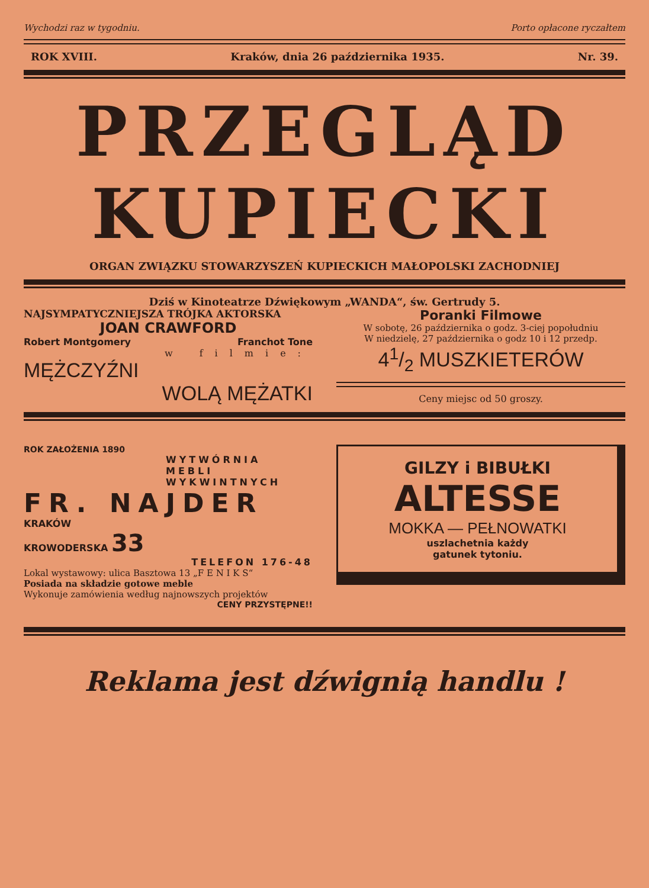Wychodzi raz w tygodniu. Porto opłacone ryczałtem
ROK XVIII. Kraków, dnia 26 października 1935. Nr. 39.
PRZEGLĄD
KUPIECKI
ORGAN ZWIĄZKU STOWARZYSZEŃ KUPIECKICH MAŁOPOLSKI ZACHODNIEJ
Dziś w Kinoteatrze Dźwiękowym „WANDA“, św. Gertrudy 5.
NAJSYMPATYCZNIEJSZA TRÓJKA AKTORSKA
JOAN CRAWFORD
Robert Montgomery Franchot Tone
w filmie:
MĘŻCZYŹNI
WOLĄ MĘŻATKI
Poranki Filmowe
W sobotę, 26 października o godz. 3-ciej popołudniu
W niedzielę, 27 października o godz 10 i 12 przedp.
41/2 MUSZKIETERÓW
Ceny miejsc od 50 groszy.
ROK ZAŁOŻENIA 1890
WYTWÓRNIA
MEBLI
WYKWINTNYCH
FR. NAJDER
KRAKÓW
KROWODERSKA 33
TELEFON 176-48
Lokal wystawowy: ulica Basztowa 13 „F E N I K S“
Posiada na składzie gotowe meble
Wykonuje zamówienia według najnowszych projektów
CENY PRZYSTĘPNE!!
GILZY i BIBUŁKI
ALTESSE
MOKKA — PEŁNOWATKI
uszlachetnia każdy
gatunek tytoniu.
Reklama jest dźwignią handlu !